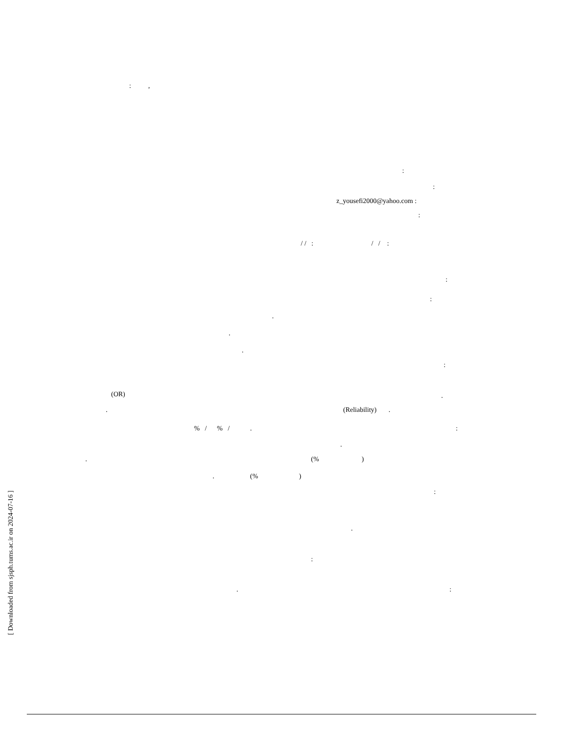: ,
:
:
z_yousefi2000@yahoo.com :
:
/ / : / / :
:
:
.
.
.
:
(OR)
.
.
(Reliability) .
% / % / .
:
.
.
(% )
. (% )
:
.
:
.
:
[ Downloaded from sjsph.tums.ac.ir on 2024-07-16 ]